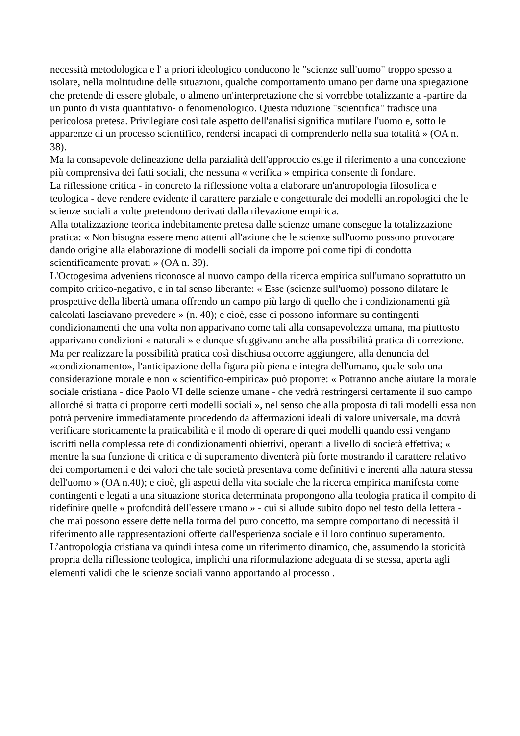necessità metodologica e l' a priori ideologico conducono le "scienze sull'uomo" troppo spesso a isolare, nella moltitudine delle situazioni, qualche comportamento umano per darne una spiegazione che pretende di essere globale, o almeno un'interpretazione che si vorrebbe totalizzante a -partire da un punto di vista quantitativo- o fenomenologico. Questa riduzione "scientifica" tradisce una pericolosa pretesa. Privilegiare così tale aspetto dell'analisi significa mutilare l'uomo e, sotto le apparenze di un processo scientifico, rendersi incapaci di comprenderlo nella sua totalità » (OA n. 38).
Ma la consapevole delineazione della parzialità dell'approccio esige il riferimento a una concezione più comprensiva dei fatti sociali, che nessuna « verifica » empirica consente di fondare.
La riflessione critica - in concreto la riflessione volta a elaborare un'antropologia filosofica e teologica - deve rendere evidente il carattere parziale e congetturale dei modelli antropologici che le scienze sociali a volte pretendono derivati dalla rilevazione empirica.
Alla totalizzazione teorica indebitamente pretesa dalle scienze umane consegue la totalizzazione pratica: « Non bisogna essere meno attenti all'azione che le scienze sull'uomo possono provocare dando origine alla elaborazione di modelli sociali da imporre poi come tipi di condotta scientificamente provati » (OA n. 39).
L'Octogesima adveniens riconosce al nuovo campo della ricerca empirica sull'umano soprattutto un compito critico-negativo, e in tal senso liberante: « Esse (scienze sull'uomo) possono dilatare le prospettive della libertà umana offrendo un campo più largo di quello che i condizionamenti già calcolati lasciavano prevedere » (n. 40); e cioè, esse ci possono informare su contingenti condizionamenti che una volta non apparivano come tali alla consapevolezza umana, ma piuttosto apparivano condizioni « naturali » e dunque sfuggivano anche alla possibilità pratica di correzione. Ma per realizzare la possibilità pratica così dischiusa occorre aggiungere, alla denuncia del «condizionamento», l'anticipazione della figura più piena e integra dell'umano, quale solo una considerazione morale e non « scientifico-empirica» può proporre: « Potranno anche aiutare la morale sociale cristiana - dice Paolo VI delle scienze umane - che vedrà restringersi certamente il suo campo allorché si tratta di proporre certi modelli sociali », nel senso che alla proposta di tali modelli essa non potrà pervenire immediatamente procedendo da affermazioni ideali di valore universale, ma dovrà verificare storicamente la praticabilità e il modo di operare di quei modelli quando essi vengano iscritti nella complessa rete di condizionamenti obiettivi, operanti a livello di società effettiva; « mentre la sua funzione di critica e di superamento diventerà più forte mostrando il carattere relativo dei comportamenti e dei valori che tale società presentava come definitivi e inerenti alla natura stessa dell'uomo » (OA n.40); e cioè, gli aspetti della vita sociale che la ricerca empirica manifesta come contingenti e legati a una situazione storica determinata propongono alla teologia pratica il compito di ridefinire quelle « profondità dell'essere umano » - cui si allude subito dopo nel testo della lettera - che mai possono essere dette nella forma del puro concetto, ma sempre comportano di necessità il riferimento alle rappresentazioni offerte dall'esperienza sociale e il loro continuo superamento.
L’antropologia cristiana va quindi intesa come un riferimento dinamico, che, assumendo la storicità propria della riflessione teologica, implichi una riformulazione adeguata di se stessa, aperta agli elementi validi che le scienze sociali vanno apportando al processo .